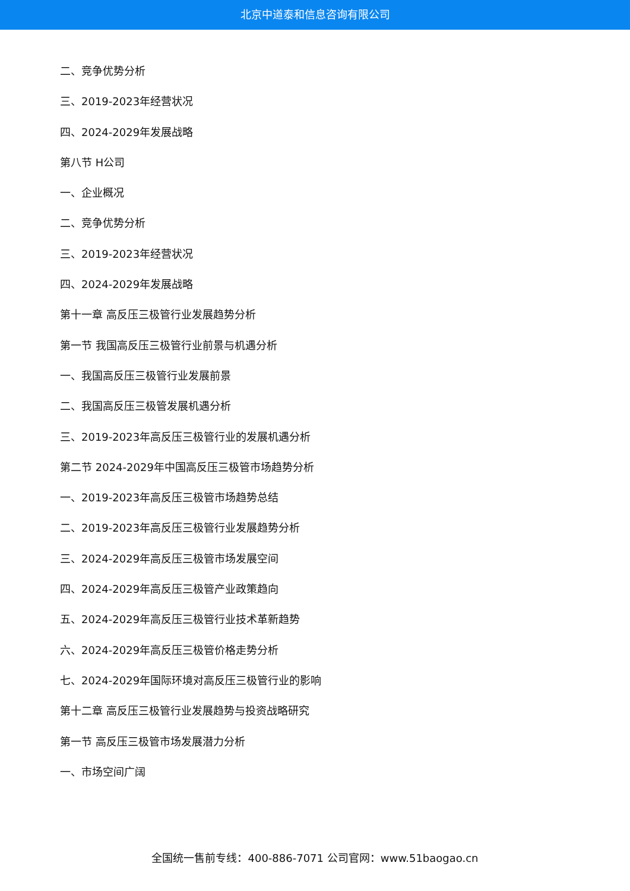北京中道泰和信息咨询有限公司
二、竞争优势分析
三、2019-2023年经营状况
四、2024-2029年发展战略
第八节 H公司
一、企业概况
二、竞争优势分析
三、2019-2023年经营状况
四、2024-2029年发展战略
第十一章 高反压三极管行业发展趋势分析
第一节 我国高反压三极管行业前景与机遇分析
一、我国高反压三极管行业发展前景
二、我国高反压三极管发展机遇分析
三、2019-2023年高反压三极管行业的发展机遇分析
第二节 2024-2029年中国高反压三极管市场趋势分析
一、2019-2023年高反压三极管市场趋势总结
二、2019-2023年高反压三极管行业发展趋势分析
三、2024-2029年高反压三极管市场发展空间
四、2024-2029年高反压三极管产业政策趋向
五、2024-2029年高反压三极管行业技术革新趋势
六、2024-2029年高反压三极管价格走势分析
七、2024-2029年国际环境对高反压三极管行业的影响
第十二章 高反压三极管行业发展趋势与投资战略研究
第一节 高反压三极管市场发展潜力分析
一、市场空间广阔
全国统一售前专线：400-886-7071 公司官网：www.51baogao.cn